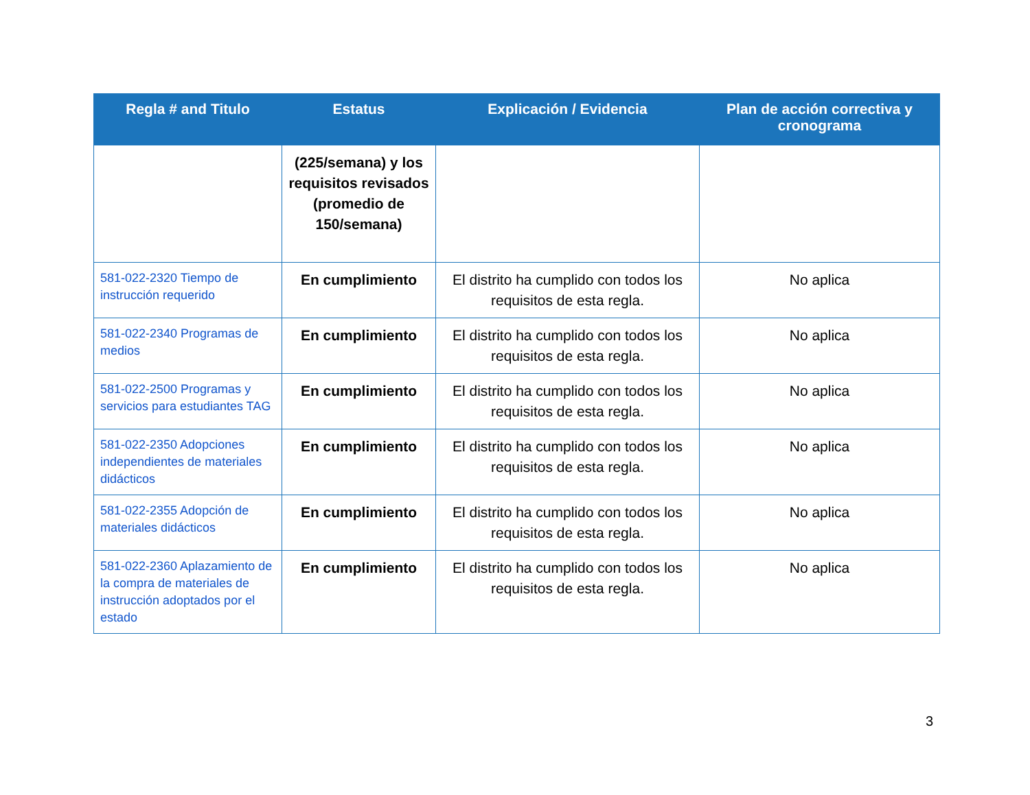| Regla # and Titulo | Estatus | Explicación / Evidencia | Plan de acción correctiva y cronograma |
| --- | --- | --- | --- |
| | (225/semana) y los requisitos revisados (promedio de 150/semana) | | |
| 581-022-2320 Tiempo de instrucción requerido | En cumplimiento | El distrito ha cumplido con todos los requisitos de esta regla. | No aplica |
| 581-022-2340 Programas de medios | En cumplimiento | El distrito ha cumplido con todos los requisitos de esta regla. | No aplica |
| 581-022-2500 Programas y servicios para estudiantes TAG | En cumplimiento | El distrito ha cumplido con todos los requisitos de esta regla. | No aplica |
| 581-022-2350 Adopciones independientes de materiales didácticos | En cumplimiento | El distrito ha cumplido con todos los requisitos de esta regla. | No aplica |
| 581-022-2355 Adopción de materiales didácticos | En cumplimiento | El distrito ha cumplido con todos los requisitos de esta regla. | No aplica |
| 581-022-2360 Aplazamiento de la compra de materiales de instrucción adoptados por el estado | En cumplimiento | El distrito ha cumplido con todos los requisitos de esta regla. | No aplica |
3